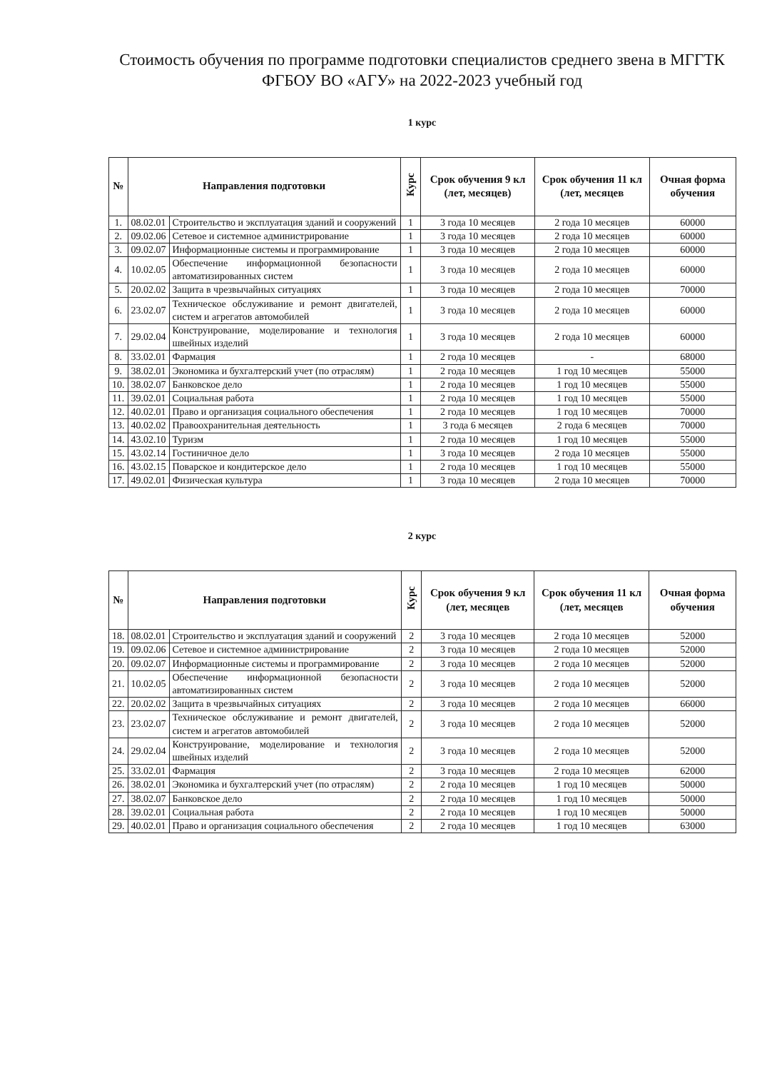Стоимость обучения по программе подготовки специалистов среднего звена в МГГТК ФГБОУ ВО «АГУ» на 2022-2023 учебный год
1 курс
| № | Направления подготовки | | Курс | Срок обучения 9 кл (лет, месяцев) | Срок обучения 11 кл (лет, месяцев | Очная форма обучения |
| --- | --- | --- | --- | --- | --- | --- |
| 1. | 08.02.01 | Строительство и эксплуатация зданий и сооружений | 1 | 3 года 10 месяцев | 2 года 10 месяцев | 60000 |
| 2. | 09.02.06 | Сетевое и системное администрирование | 1 | 3 года 10 месяцев | 2 года 10 месяцев | 60000 |
| 3. | 09.02.07 | Информационные системы и программирование | 1 | 3 года 10 месяцев | 2 года 10 месяцев | 60000 |
| 4. | 10.02.05 | Обеспечение информационной безопасности автоматизированных систем | 1 | 3 года 10 месяцев | 2 года 10 месяцев | 60000 |
| 5. | 20.02.02 | Защита в чрезвычайных ситуациях | 1 | 3 года 10 месяцев | 2 года 10 месяцев | 70000 |
| 6. | 23.02.07 | Техническое обслуживание и ремонт двигателей, систем и агрегатов автомобилей | 1 | 3 года 10 месяцев | 2 года 10 месяцев | 60000 |
| 7. | 29.02.04 | Конструирование, моделирование и технология швейных изделий | 1 | 3 года 10 месяцев | 2 года 10 месяцев | 60000 |
| 8. | 33.02.01 | Фармация | 1 | 2 года 10 месяцев | - | 68000 |
| 9. | 38.02.01 | Экономика и бухгалтерский учет (по отраслям) | 1 | 2 года 10 месяцев | 1 год 10 месяцев | 55000 |
| 10. | 38.02.07 | Банковское дело | 1 | 2 года 10 месяцев | 1 год 10 месяцев | 55000 |
| 11. | 39.02.01 | Социальная работа | 1 | 2 года 10 месяцев | 1 год 10 месяцев | 55000 |
| 12. | 40.02.01 | Право и организация социального обеспечения | 1 | 2 года 10 месяцев | 1 год 10 месяцев | 70000 |
| 13. | 40.02.02 | Правоохранительная деятельность | 1 | 3 года 6 месяцев | 2 года 6 месяцев | 70000 |
| 14. | 43.02.10 | Туризм | 1 | 2 года 10 месяцев | 1 год 10 месяцев | 55000 |
| 15. | 43.02.14 | Гостиничное дело | 1 | 3 года 10 месяцев | 2 года 10 месяцев | 55000 |
| 16. | 43.02.15 | Поварское и кондитерское дело | 1 | 2 года 10 месяцев | 1 год 10 месяцев | 55000 |
| 17. | 49.02.01 | Физическая культура | 1 | 3 года 10 месяцев | 2 года 10 месяцев | 70000 |
2 курс
| № | Направления подготовки | | Курс | Срок обучения 9 кл (лет, месяцев | Срок обучения 11 кл (лет, месяцев | Очная форма обучения |
| --- | --- | --- | --- | --- | --- | --- |
| 18. | 08.02.01 | Строительство и эксплуатация зданий и сооружений | 2 | 3 года 10 месяцев | 2 года 10 месяцев | 52000 |
| 19. | 09.02.06 | Сетевое и системное администрирование | 2 | 3 года 10 месяцев | 2 года 10 месяцев | 52000 |
| 20. | 09.02.07 | Информационные системы и программирование | 2 | 3 года 10 месяцев | 2 года 10 месяцев | 52000 |
| 21. | 10.02.05 | Обеспечение информационной безопасности автоматизированных систем | 2 | 3 года 10 месяцев | 2 года 10 месяцев | 52000 |
| 22. | 20.02.02 | Защита в чрезвычайных ситуациях | 2 | 3 года 10 месяцев | 2 года 10 месяцев | 66000 |
| 23. | 23.02.07 | Техническое обслуживание и ремонт двигателей, систем и агрегатов автомобилей | 2 | 3 года 10 месяцев | 2 года 10 месяцев | 52000 |
| 24. | 29.02.04 | Конструирование, моделирование и технология швейных изделий | 2 | 3 года 10 месяцев | 2 года 10 месяцев | 52000 |
| 25. | 33.02.01 | Фармация | 2 | 3 года 10 месяцев | 2 года 10 месяцев | 62000 |
| 26. | 38.02.01 | Экономика и бухгалтерский учет (по отраслям) | 2 | 2 года 10 месяцев | 1 год 10 месяцев | 50000 |
| 27. | 38.02.07 | Банковское дело | 2 | 2 года 10 месяцев | 1 год 10 месяцев | 50000 |
| 28. | 39.02.01 | Социальная работа | 2 | 2 года 10 месяцев | 1 год 10 месяцев | 50000 |
| 29. | 40.02.01 | Право и организация социального обеспечения | 2 | 2 года 10 месяцев | 1 год 10 месяцев | 63000 |